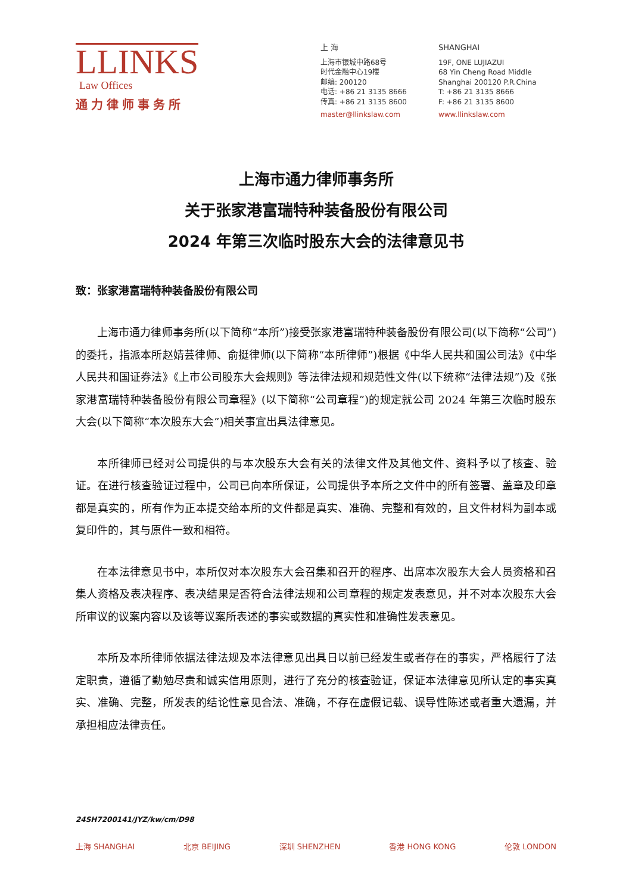LLINKS
Law Offices
通力律师事务所
上 海
上海市银城中路68号
时代金融中心19楼
邮编: 200120
电话: +86 21 3135 8666
传真: +86 21 3135 8600
master@llinkslaw.com
SHANGHAI
19F, ONE LUJIAZUI
68 Yin Cheng Road Middle
Shanghai 200120 P.R.China
T: +86 21 3135 8666
F: +86 21 3135 8600
www.llinkslaw.com
上海市通力律师事务所
关于张家港富瑞特种装备股份有限公司
2024 年第三次临时股东大会的法律意见书
致：张家港富瑞特种装备股份有限公司
上海市通力律师事务所(以下简称“本所”)接受张家港富瑞特种装备股份有限公司(以下简称“公司”)的委托，指派本所赵婧芸律师、俞挺律师(以下简称“本所律师”)根据《中华人民共和国公司法》《中华人民共和国证券法》《上市公司股东大会规则》等法律法规和规范性文件(以下统称“法律法规”)及《张家港富瑞特种装备股份有限公司章程》(以下简称“公司章程”)的规定就公司 2024 年第三次临时股东大会(以下简称“本次股东大会”)相关事宜出具法律意见。
本所律师已经对公司提供的与本次股东大会有关的法律文件及其他文件、资料予以了核查、验证。在进行核查验证过程中，公司已向本所保证，公司提供予本所之文件中的所有签署、盖章及印章都是真实的，所有作为正本提交给本所的文件都是真实、准确、完整和有效的，且文件材料为副本或复印件的，其与原件一致和相符。
在本法律意见书中，本所仅对本次股东大会召集和召开的程序、出席本次股东大会人员资格和召集人资格及表决程序、表决结果是否符合法律法规和公司章程的规定发表意见，并不对本次股东大会所审议的议案内容以及该等议案所表述的事实或数据的真实性和准确性发表意见。
本所及本所律师依据法律法规及本法律意见出具日以前已经发生或者存在的事实，严格履行了法定职责，遵循了勤勉尽责和诚实信用原则，进行了充分的核查验证，保证本法律意见所认定的事实真实、准确、完整，所发表的结论性意见合法、准确，不存在虚假记载、误导性陈述或者重大遗漏，并承担相应法律责任。
24SH7200141/JYZ/kw/cm/D98
上海 SHANGHAI 北京 BEIJING 深圳 SHENZHEN 香港 HONG KONG 伦敦 LONDON